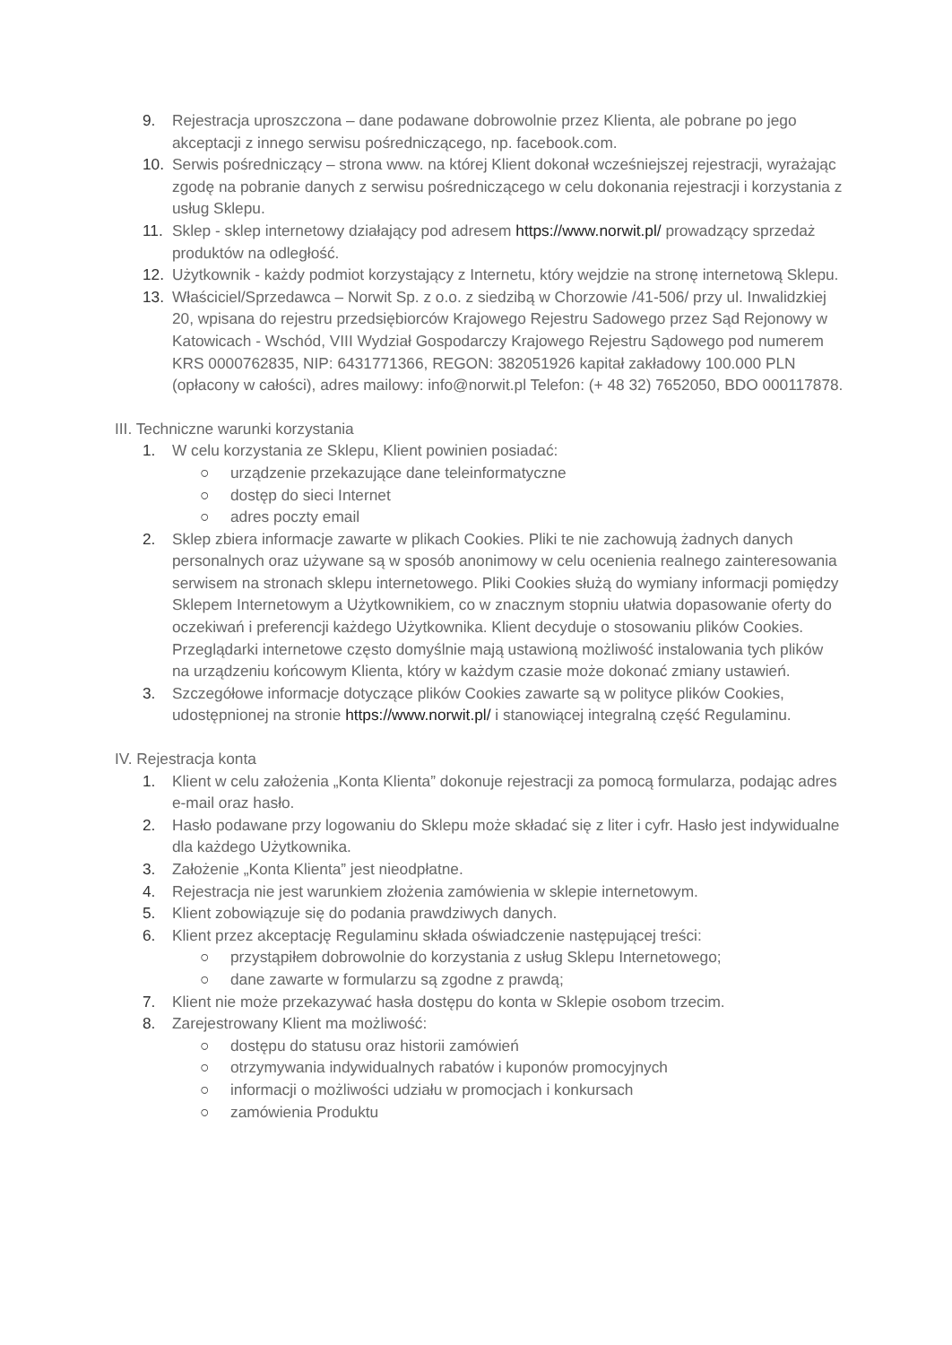9. Rejestracja uproszczona – dane podawane dobrowolnie przez Klienta, ale pobrane po jego akceptacji z innego serwisu pośredniczącego, np. facebook.com.
10. Serwis pośredniczący – strona www. na której Klient dokonał wcześniejszej rejestracji, wyrażając zgodę na pobranie danych z serwisu pośredniczącego w celu dokonania rejestracji i korzystania z usług Sklepu.
11. Sklep - sklep internetowy działający pod adresem https://www.norwit.pl/ prowadzący sprzedaż produktów na odległość.
12. Użytkownik - każdy podmiot korzystający z Internetu, który wejdzie na stronę internetową Sklepu.
13. Właściciel/Sprzedawca – Norwit Sp. z o.o. z siedzibą w Chorzowie /41-506/ przy ul. Inwalidzkiej 20, wpisana do rejestru przedsiębiorców Krajowego Rejestru Sadowego przez Sąd Rejonowy w Katowicach - Wschód, VIII Wydział Gospodarczy Krajowego Rejestru Sądowego pod numerem KRS 0000762835, NIP: 6431771366, REGON: 382051926 kapitał zakładowy 100.000 PLN (opłacony w całości), adres mailowy: info@norwit.pl Telefon: (+ 48 32) 7652050, BDO 000117878.
III. Techniczne warunki korzystania
1. W celu korzystania ze Sklepu, Klient powinien posiadać:
○ urządzenie przekazujące dane teleinformatyczne
○ dostęp do sieci Internet
○ adres poczty email
2. Sklep zbiera informacje zawarte w plikach Cookies. Pliki te nie zachowują żadnych danych personalnych oraz używane są w sposób anonimowy w celu ocenienia realnego zainteresowania serwisem na stronach sklepu internetowego. Pliki Cookies służą do wymiany informacji pomiędzy Sklepem Internetowym a Użytkownikiem, co w znacznym stopniu ułatwia dopasowanie oferty do oczekiwań i preferencji każdego Użytkownika. Klient decyduje o stosowaniu plików Cookies. Przeglądarki internetowe często domyślnie mają ustawioną możliwość instalowania tych plików na urządzeniu końcowym Klienta, który w każdym czasie może dokonać zmiany ustawień.
3. Szczegółowe informacje dotyczące plików Cookies zawarte są w polityce plików Cookies, udostępnionej na stronie https://www.norwit.pl/ i stanowiącej integralną część Regulaminu.
IV. Rejestracja konta
1. Klient w celu założenia „Konta Klienta” dokonuje rejestracji za pomocą formularza, podając adres e-mail oraz hasło.
2. Hasło podawane przy logowaniu do Sklepu może składać się z liter i cyfr. Hasło jest indywidualne dla każdego Użytkownika.
3. Założenie „Konta Klienta” jest nieodpłatne.
4. Rejestracja nie jest warunkiem złożenia zamówienia w sklepie internetowym.
5. Klient zobowiązuje się do podania prawdziwych danych.
6. Klient przez akceptację Regulaminu składa oświadczenie następującej treści:
○ przystąpiłem dobrowolnie do korzystania z usług Sklepu Internetowego;
○ dane zawarte w formularzu są zgodne z prawdą;
7. Klient nie może przekazywać hasła dostępu do konta w Sklepie osobom trzecim.
8. Zarejestrowany Klient ma możliwość:
○ dostępu do statusu oraz historii zamówień
○ otrzymywania indywidualnych rabatów i kuponów promocyjnych
○ informacji o możliwości udziału w promocjach i konkursach
○ zamówienia Produktu